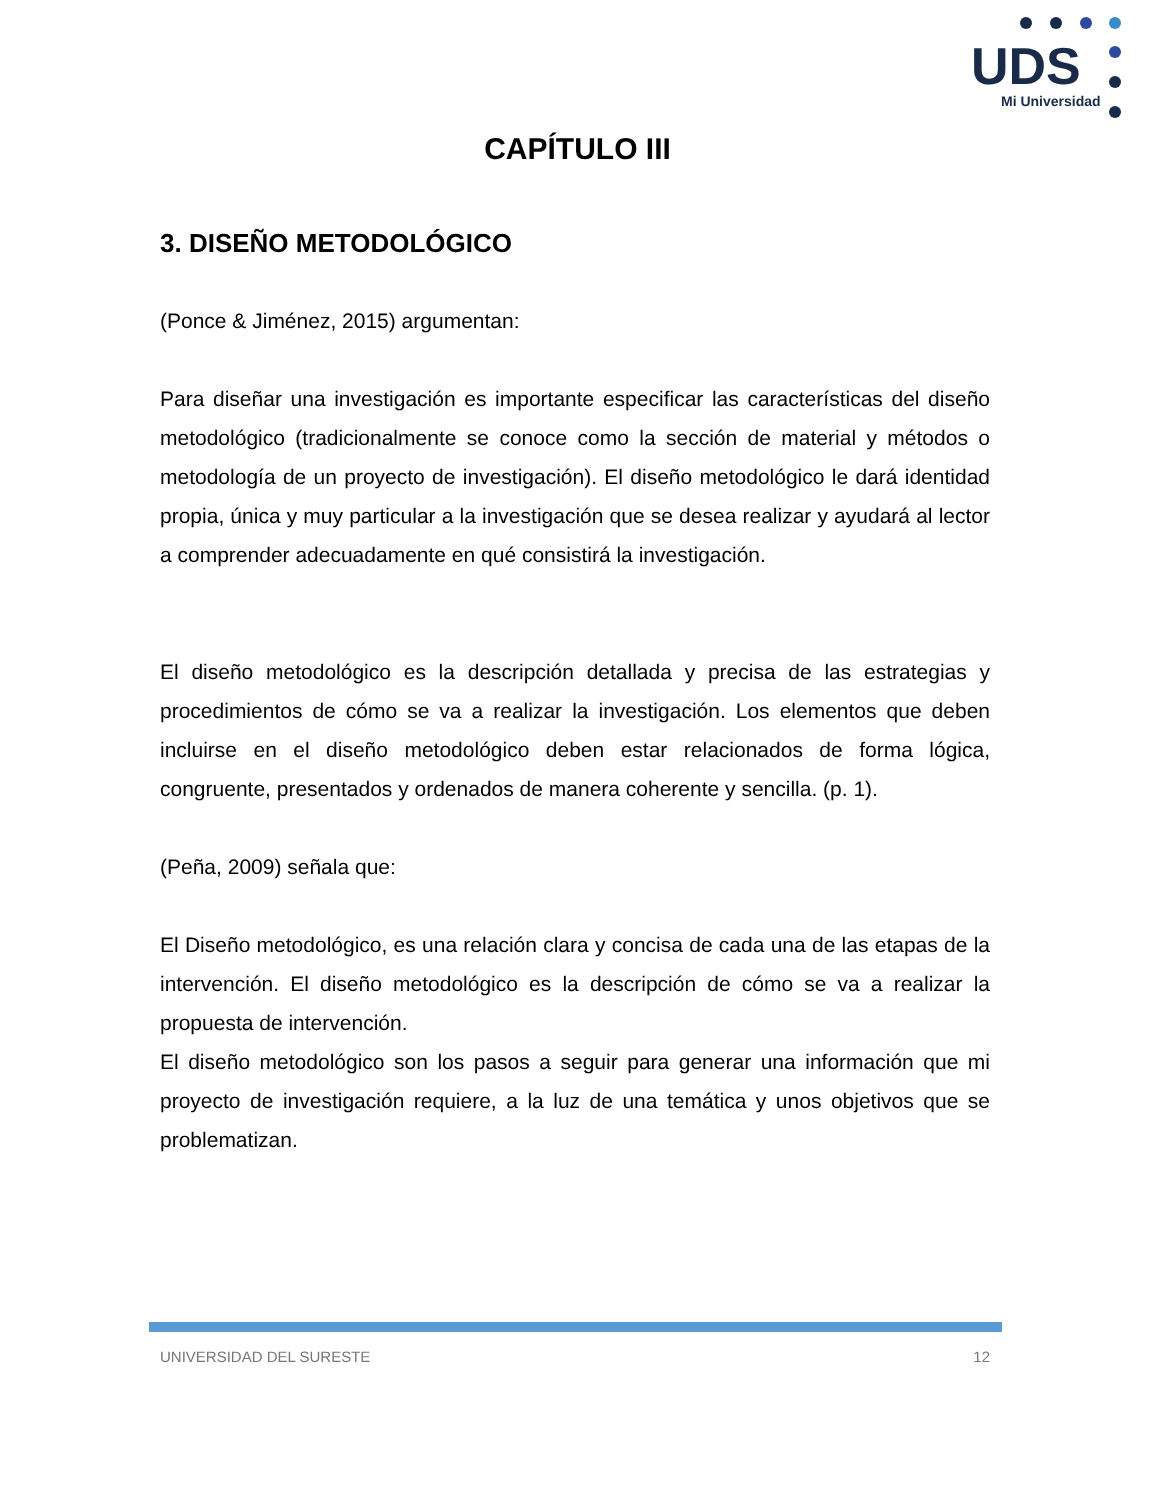UDS
Mi Universidad
CAPÍTULO III
3. DISEÑO METODOLÓGICO
(Ponce & Jiménez, 2015) argumentan:
Para diseñar una investigación es importante especificar las características del diseño metodológico (tradicionalmente se conoce como la sección de material y métodos o metodología de un proyecto de investigación). El diseño metodológico le dará identidad propia, única y muy particular a la investigación que se desea realizar y ayudará al lector a comprender adecuadamente en qué consistirá la investigación.
El diseño metodológico es la descripción detallada y precisa de las estrategias y procedimientos de cómo se va a realizar la investigación. Los elementos que deben incluirse en el diseño metodológico deben estar relacionados de forma lógica, congruente, presentados y ordenados de manera coherente y sencilla. (p. 1).
(Peña, 2009) señala que:
El Diseño metodológico, es una relación clara y concisa de cada una de las etapas de la intervención. El diseño metodológico es la descripción de cómo se va a realizar la propuesta de intervención.
El diseño metodológico son los pasos a seguir para generar una información que mi proyecto de investigación requiere, a la luz de una temática y unos objetivos que se problematizan.
UNIVERSIDAD DEL SURESTE 12